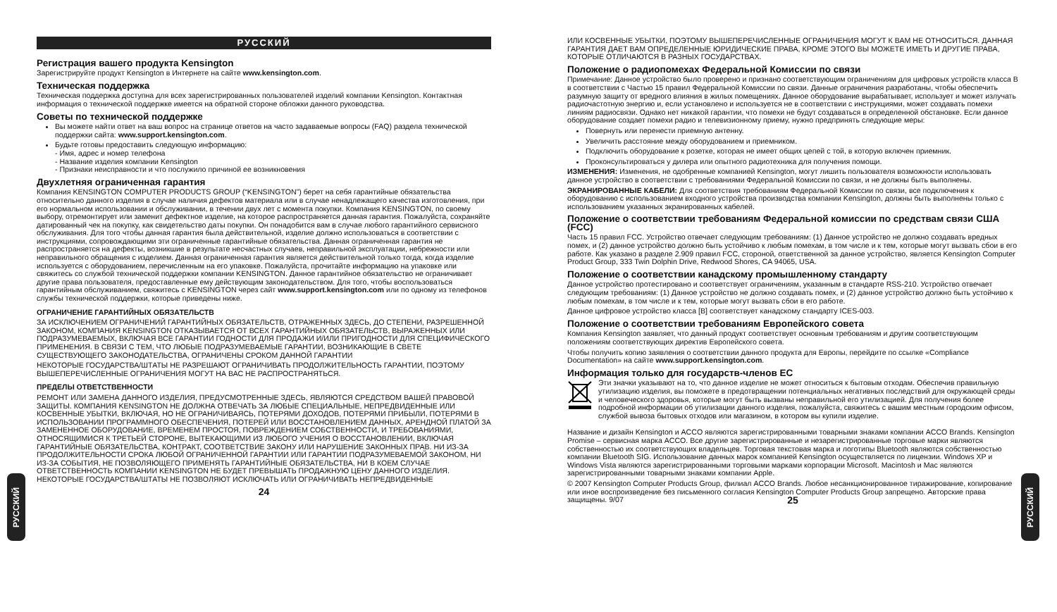РУССКИЙ
РУССКИЙ
Регистрация вашего продукта Kensington
Зарегистрируйте продукт Kensington в Интернете на сайте www.kensington.com.
Техническая поддержка
Техническая поддержка доступна для всех зарегистрированных пользователей изделий компании Kensington. Контактная информация о технической поддержке имеется на обратной стороне обложки данного руководства.
Советы по технической поддержке
Вы можете найти ответ на ваш вопрос на странице ответов на часто задаваемые вопросы (FAQ) раздела технической поддержки сайта: www.support.kensington.com.
Будьте готовы предоставить следующую информацию:
- Имя, адрес и номер телефона
- Название изделия компании Kensington
- Признаки неисправности и что послужило причиной ее возникновения
Двухлетняя ограниченная гарантия
Компания KENSINGTON COMPUTER PRODUCTS GROUP (“KENSINGTON”) берет на себя гарантийные обязательства относительно данного изделия в случае наличия дефектов материала или в случае ненадлежащего качества изготовления, при его нормальном использовании и обслуживании, в течении двух лет с момента покупки. Компания KENSINGTON, по своему выбору, отремонтирует или заменит дефектное изделие, на которое распространяется данная гарантия. Пожалуйста, сохраняйте датированный чек на покупку, как свидетельство даты покупки. Он понадобится вам в случае любого гарантийного сервисного обслуживания. Для того чтобы данная гарантия была действительной, изделие должно использоваться в соответствии с инструкциями, сопровождающими эти ограниченные гарантийные обязательства. Данная ограниченная гарантия не распространяется на дефекты, возникшие в результате несчастных случаев, неправильной эксплуатации, небрежности или неправильного обращения с изделием. Данная ограниченная гарантия является действительной только тогда, когда изделие используется с оборудованием, перечисленным на его упаковке. Пожалуйста, прочитайте информацию на упаковке или свяжитесь со службой технической поддержки компании KENSINGTON. Данное гарантийное обязательство не ограничивает другие права пользователя, предоставленные ему действующим законодательством. Для того, чтобы воспользоваться гарантийным обслуживанием, свяжитесь с KENSINGTON через сайт www.support.kensington.com или по одному из телефонов службы технической поддержки, которые приведены ниже.
ОГРАНИЧЕНИЕ ГАРАНТИЙНЫХ ОБЯЗАТЕЛЬСТВ
ЗА ИСКЛЮЧЕНИЕМ ОГРАНИЧЕНИЙ ГАРАНТИЙНЫХ ОБЯЗАТЕЛЬСТВ, ОТРАЖЕННЫХ ЗДЕСЬ, ДО СТЕПЕНИ, РАЗРЕШЕННОЙ ЗАКОНОМ, КОМПАНИЯ KENSINGTON ОТКАЗЫВАЕТСЯ ОТ ВСЕХ ГАРАНТИЙНЫХ ОБЯЗАТЕЛЬСТВ, ВЫРАЖЕННЫХ ИЛИ ПОДРАЗУМЕВАЕМЫХ, ВКЛЮЧАЯ ВСЕ ГАРАНТИИ ГОДНОСТИ ДЛЯ ПРОДАЖИ И/ИЛИ ПРИГОДНОСТИ ДЛЯ СПЕЦИФИЧЕСКОГО ПРИМЕНЕНИЯ. В СВЯЗИ С ТЕМ, ЧТО ЛЮБЫЕ ПОДРАЗУМЕВАЕМЫЕ ГАРАНТИИ, ВОЗНИКАЮЩИЕ В СВЕТЕ СУЩЕСТВУЮЩЕГО ЗАКОНОДАТЕЛЬСТВА, ОГРАНИЧЕНЫ СРОКОМ ДАННОЙ ГАРАНТИИ
НЕКОТОРЫЕ ГОСУДАРСТВА/ШТАТЫ НЕ РАЗРЕШАЮТ ОГРАНИЧИВАТЬ ПРОДОЛЖИТЕЛЬНОСТЬ ГАРАНТИИ, ПОЭТОМУ ВЫШЕПЕРЕЧИСЛЕННЫЕ ОГРАНИЧЕНИЯ МОГУТ НА ВАС НЕ РАСПРОСТРАНЯТЬСЯ.
ПРЕДЕЛЫ ОТВЕТСТВЕННОСТИ
РЕМОНТ ИЛИ ЗАМЕНА ДАННОГО ИЗДЕЛИЯ, ПРЕДУСМОТРЕННЫЕ ЗДЕСЬ, ЯВЛЯЮТСЯ СРЕДСТВОМ ВАШЕЙ ПРАВОВОЙ ЗАЩИТЫ. КОМПАНИЯ KENSINGTON НЕ ДОЛЖНА ОТВЕЧАТЬ ЗА ЛЮБЫЕ СПЕЦИАЛЬНЫЕ, НЕПРЕДВИДЕННЫЕ ИЛИ КОСВЕННЫЕ УБЫТКИ, ВКЛЮЧАЯ, НО НЕ ОГРАНИЧИВАЯСЬ, ПОТЕРЯМИ ДОХОДОВ, ПОТЕРЯМИ ПРИБЫЛИ, ПОТЕРЯМИ В ИСПОЛЬЗОВАНИИ ПРОГРАММНОГО ОБЕСПЕЧЕНИЯ, ПОТЕРЕЙ ИЛИ ВОССТАНОВЛЕНИЕМ ДАННЫХ, АРЕНДНОЙ ПЛАТОЙ ЗА ЗАМЕНЕННОЕ ОБОРУДОВАНИЕ, ВРЕМЕНЕМ ПРОСТОЯ, ПОВРЕЖДЕНИЕМ СОБСТВЕННОСТИ, И ТРЕБОВАНИЯМИ, ОТНОСЯЩИМИСЯ К ТРЕТЬЕЙ СТОРОНЕ, ВЫТЕКАЮЩИМИ ИЗ ЛЮБОГО УЧЕНИЯ О ВОССТАНОВЛЕНИИ, ВКЛЮЧАЯ ГАРАНТИЙНЫЕ ОБЯЗАТЕЛЬСТВА, КОНТРАКТ, СООТВЕТСТВИЕ ЗАКОНУ ИЛИ НАРУШЕНИЕ ЗАКОННЫХ ПРАВ. НИ ИЗ-ЗА ПРОДОЛЖИТЕЛЬНОСТИ СРОКА ЛЮБОЙ ОГРАНИЧЕННОЙ ГАРАНТИИ ИЛИ ГАРАНТИИ ПОДРАЗУМЕВАЕМОЙ ЗАКОНОМ, НИ ИЗ-ЗА СОБЫТИЯ, НЕ ПОЗВОЛЯЮЩЕГО ПРИМЕНЯТЬ ГАРАНТИЙНЫЕ ОБЯЗАТЕЛЬСТВА, НИ В КОЕМ СЛУЧАЕ ОТВЕТСТВЕННОСТЬ КОМПАНИИ KENSINGTON НЕ БУДЕТ ПРЕВЫШАТЬ ПРОДАЖНУЮ ЦЕНУ ДАННОГО ИЗДЕЛИЯ. НЕКОТОРЫЕ ГОСУДАРСТВА/ШТАТЫ НЕ ПОЗВОЛЯЮТ ИСКЛЮЧАТЬ ИЛИ ОГРАНИЧИВАТЬ НЕПРЕДВИДЕННЫЕ
24
ИЛИ КОСВЕННЫЕ УБЫТКИ, ПОЭТОМУ ВЫШЕПЕРЕЧИСЛЕННЫЕ ОГРАНИЧЕНИЯ МОГУТ К ВАМ НЕ ОТНОСИТЬСЯ. ДАННАЯ ГАРАНТИЯ ДАЕТ ВАМ ОПРЕДЕЛЕННЫЕ ЮРИДИЧЕСКИЕ ПРАВА, КРОМЕ ЭТОГО ВЫ МОЖЕТЕ ИМЕТЬ И ДРУГИЕ ПРАВА, КОТОРЫЕ ОТЛИЧАЮТСЯ В РАЗНЫХ ГОСУДАРСТВАХ.
Положение о радиопомехах Федеральной Комиссии по связи
Примечание: Данное устройство было проверено и признано соответствующим ограничениям для цифровых устройств класса B в соответствии с Частью 15 правил Федеральной Комиссии по связи. Данные ограничения разработаны, чтобы обеспечить разумную защиту от вредного влияния в жилых помещениях. Данное оборудование вырабатывает, использует и может излучать радиочастотную энергию и, если установлено и используется не в соответствии с инструкциями, может создавать помехи линиям радиосвязи. Однако нет никакой гарантии, что помехи не будут создаваться в определенной обстановке. Если данное оборудование создает помехи радио и телевизионному приему, нужно предпринять следующие меры:
Повернуть или перенести приемную антенну.
Увеличить расстояние между оборудованием и приемником.
Подключить оборудование к розетке, которая не имеет общих цепей с той, в которую включен приемник.
Проконсультироваться у дилера или опытного радиотехника для получения помощи.
ИЗМЕНЕНИЯ: Изменения, не одобренные компанией Kensington, могут лишить пользователя возможности использовать данное устройство в соответствии с требованиями Федеральной Комиссии по связи, и не должны быть выполнены.
ЭКРАНИРОВАННЫЕ КАБЕЛИ: Для соответствия требованиям Федеральной Комиссии по связи, все подключения к оборудованию с использованием входного устройства производства компании Kensington, должны быть выполнены только с использованием указанных экранированных кабелей.
Положение о соответствии требованиям Федеральной комиссии по средствам связи США (FCC)
Часть 15 правил FCC. Устройство отвечает следующим требованиям: (1) Данное устройство не должно создавать вредных помех, и (2) данное устройство должно быть устойчиво к любым помехам, в том числе и к тем, которые могут вызвать сбои в его работе. Как указано в разделе 2.909 правил FCC, стороной, ответственной за данное устройство, является Kensington Computer Product Group, 333 Twin Dolphin Drive, Redwood Shores, CA 94065, USA.
Положение о соответствии канадскому промышленному стандарту
Данное устройство протестировано и соответствует ограничениям, указанным в стандарте RSS-210. Устройство отвечает следующим требованиям: (1) Данное устройство не должно создавать помех, и (2) данное устройство должно быть устойчиво к любым помехам, в том числе и к тем, которые могут вызвать сбои в его работе.
Данное цифровое устройство класса [B] соответствует канадскому стандарту ICES-003.
Положение о соответствии требованиям Европейского совета
Компания Kensington заявляет, что данный продукт соответствует основным требованиям и другим соответствующим положениям соответствующих директив Европейского совета.
Чтобы получить копию заявления о соответствии данного продукта для Европы, перейдите по ссылке «Compliance Documentation» на сайте www.support.kensington.com.
Информация только для государств-членов ЕС
Эти значки указывают на то, что данное изделие не может относиться к бытовым отходам. Обеспечив правильную утилизацию изделия, вы поможете в предотвращении потенциальных негативных последствий для окружающей среды и человеческого здоровья, которые могут быть вызваны неправильной его утилизацией. Для получения более подробной информации об утилизации данного изделия, пожалуйста, свяжитесь с вашим местным городским офисом, службой вывоза бытовых отходов или магазином, в котором вы купили изделие.
Название и дизайн Kensington и ACCO являются зарегистрированными товарными знаками компании ACCO Brands. Kensington Promise – сервисная марка ACCO. Все другие зарегистрированные и незарегистрированные торговые марки являются собственностью их соответствующих владельцев. Торговая текстовая марка и логотипы Bluetooth являются собственностью компании Bluetooth SIG. Использование данных марок компанией Kensington осуществляется по лицензии. Windows XP и Windows Vista являются зарегистрированными торговыми марками корпорации Microsoft. Macintosh и Mac являются зарегистрированными товарными знаками компании Apple.
© 2007 Kensington Computer Products Group, филиал ACCO Brands. Любое несанкционированное тиражирование, копирование или иное воспроизведение без письменного согласия Kensington Computer Products Group запрещено. Авторские права защищены. 9/07
25
РУССКИЙ